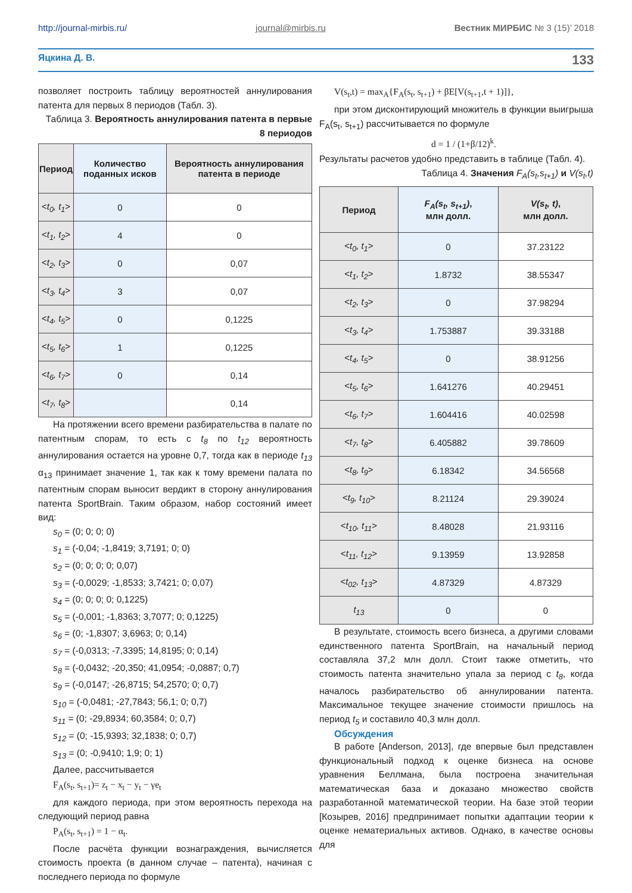http://journal-mirbis.ru/ journal@mirbis.ru Вестник МИРБИС № 3 (15)’ 2018
Яцкина Д. В. 133
позволяет построить таблицу вероятностей аннулирования патента для первых 8 периодов (Табл. 3).
Таблица 3. Вероятность аннулирования патента в первые 8 периодов
| Период | Количество поданных исков | Вероятность аннулирования патента в периоде |
| --- | --- | --- |
| < t<sub>0</sub>, t<sub>1</sub> > | 0 | 0 |
| < t<sub>1</sub>, t<sub>2</sub> > | 4 | 0 |
| < t<sub>2</sub>, t<sub>3</sub> > | 0 | 0,07 |
| < t<sub>3</sub>, t<sub>4</sub> > | 3 | 0,07 |
| < t<sub>4</sub>, t<sub>5</sub> > | 0 | 0,1225 |
| < t<sub>5</sub>, t<sub>6</sub> > | 1 | 0,1225 |
| < t<sub>6</sub>, t<sub>7</sub> > | 0 | 0,14 |
| < t<sub>7</sub>, t<sub>8</sub> > | | 0,14 |
На протяжении всего времени разбирательства в палате по патентным спорам, то есть с t<sub>8</sub> по t<sub>12</sub> вероятность аннулирования остается на уровне 0,7, тогда как в периоде t<sub>13</sub> α<sub>13</sub> принимает значение 1, так как к тому времени палата по патентным спорам выносит вердикт в сторону аннулирования патента SportBrain. Таким образом, набор состояний имеет вид:
s<sub>0</sub> = (0; 0; 0; 0)
s<sub>1</sub> = (-0,04; -1,8419; 3,7191; 0; 0)
s<sub>2</sub> = (0; 0; 0; 0; 0,07)
s<sub>3</sub> = (-0,0029; -1,8533; 3,7421; 0; 0,07)
s<sub>4</sub> = (0; 0; 0; 0; 0,1225)
s<sub>5</sub> = (-0,001; -1,8363; 3,7077; 0; 0,1225)
s<sub>6</sub> = (0; -1,8307; 3,6963; 0; 0,14)
s<sub>7</sub> = (-0,0313; -7,3395; 14,8195; 0; 0,14)
s<sub>8</sub> = (-0,0432; -20,350; 41,0954; -0,0887; 0,7)
s<sub>9</sub> = (-0,0147; -26,8715; 54,2570; 0; 0,7)
s<sub>10</sub> = (-0,0481; -27,7843; 56,1; 0; 0,7)
s<sub>11</sub> = (0; -29,8934; 60,3584; 0; 0,7)
s<sub>12</sub> = (0; -15,9393; 32,1838; 0; 0,7)
s<sub>13</sub> = (0; -0,9410; 1,9; 0; 1)
Далее, рассчитывается
F<sub>A</sub>(s<sub>t</sub>, s<sub>t+1</sub>)= z<sub>t</sub> − x<sub>t</sub> − y<sub>t</sub> − γe<sub>t</sub>
для каждого периода, при этом вероятность перехода на следующий период равна
P<sub>A</sub>(s<sub>t</sub>, s<sub>t+1</sub>) = 1 − α<sub>t</sub>.
После расчёта функции вознаграждения, вычисляется стоимость проекта (в данном случае – патента), начиная с последнего периода по формуле
V(s<sub>t</sub>,t) = max<sub>A</sub>{F<sub>A</sub>(s<sub>t</sub>, s<sub>t+1</sub>) + βE[V(s<sub>t+1</sub>,t + 1)]},
при этом дисконтирующий множитель в функции выигрыша F<sub>A</sub>(s<sub>t</sub>, s<sub>t+1</sub>) рассчитывается по формуле
d = 1 / (1+β/12)<sup>k</sup>.
Результаты расчетов удобно представить в таблице (Табл. 4).
Таблица 4. Значения F<sub>A</sub>(s<sub>t</sub>,s<sub>t+1</sub>) и V(s<sub>t</sub>,t)
| Период | F<sub>A</sub>(s<sub>t</sub>, s<sub>t+1</sub>) , млн долл. | V(s<sub>t</sub>, t) , млн долл. |
| --- | --- | --- |
| < t<sub>0</sub>, t<sub>1</sub> > | 0 | 37.23122 |
| < t<sub>1</sub>, t<sub>2</sub> > | 1.8732 | 38.55347 |
| < t<sub>2</sub>, t<sub>3</sub> > | 0 | 37.98294 |
| < t<sub>3</sub>, t<sub>4</sub> > | 1.753887 | 39.33188 |
| < t<sub>4</sub>, t<sub>5</sub> > | 0 | 38.91256 |
| < t<sub>5</sub>, t<sub>6</sub> > | 1.641276 | 40.29451 |
| < t<sub>6</sub>, t<sub>7</sub> > | 1.604416 | 40.02598 |
| < t<sub>7</sub>, t<sub>8</sub> > | 6.405882 | 39.78609 |
| < t<sub>8</sub>, t<sub>9</sub> > | 6.18342 | 34.56568 |
| < t<sub>9</sub>, t<sub>10</sub> > | 8.21124 | 29.39024 |
| < t<sub>10</sub>, t<sub>11</sub> > | 8.48028 | 21.93116 |
| < t<sub>11</sub>, t<sub>12</sub> > | 9.13959 | 13.92858 |
| < t<sub>02</sub>, t<sub>13</sub> > | 4.87329 | 4.87329 |
| t<sub>13</sub> | 0 | 0 |
В результате, стоимость всего бизнеса, а другими словами единственного патента SportBrain, на начальный период составляла 37,2 млн долл. Стоит также отметить, что стоимость патента значительно упала за период с t<sub>8</sub>, когда началось разбирательство об аннулировании патента. Максимальное текущее значение стоимости пришлось на период t<sub>5</sub> и составило 40,3 млн долл.
Обсуждения
В работе [Anderson, 2013], где впервые был представлен функциональный подход к оценке бизнеса на основе уравнения Беллмана, была построена значительная математическая база и доказано множество свойств разработанной математической теории. На базе этой теории [Козырев, 2016] предпринимает попытки адаптации теории к оценке нематериальных активов. Однако, в качестве основы для